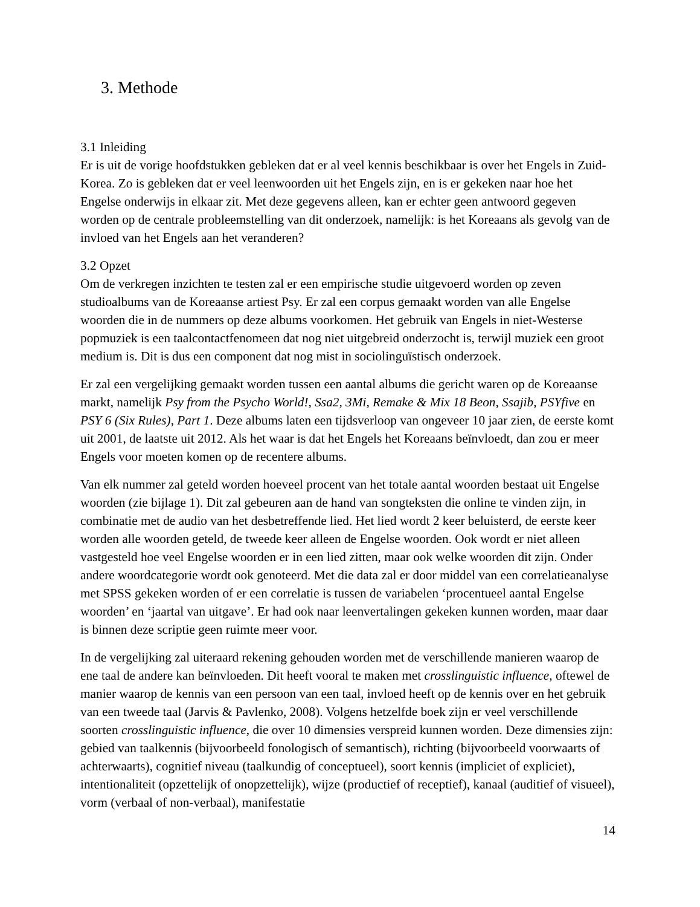3. Methode
3.1 Inleiding
Er is uit de vorige hoofdstukken gebleken dat er al veel kennis beschikbaar is over het Engels in Zuid-Korea. Zo is gebleken dat er veel leenwoorden uit het Engels zijn, en is er gekeken naar hoe het Engelse onderwijs in elkaar zit. Met deze gegevens alleen, kan er echter geen antwoord gegeven worden op de centrale probleemstelling van dit onderzoek, namelijk: is het Koreaans als gevolg van de invloed van het Engels aan het veranderen?
3.2 Opzet
Om de verkregen inzichten te testen zal er een empirische studie uitgevoerd worden op zeven studioalbums van de Koreaanse artiest Psy. Er zal een corpus gemaakt worden van alle Engelse woorden die in de nummers op deze albums voorkomen. Het gebruik van Engels in niet-Westerse popmuziek is een taalcontactfenomeen dat nog niet uitgebreid onderzocht is, terwijl muziek een groot medium is. Dit is dus een component dat nog mist in sociolinguïstisch onderzoek.
Er zal een vergelijking gemaakt worden tussen een aantal albums die gericht waren op de Koreaanse markt, namelijk Psy from the Psycho World!, Ssa2, 3Mi, Remake & Mix 18 Beon, Ssajib, PSYfive en PSY 6 (Six Rules), Part 1. Deze albums laten een tijdsverloop van ongeveer 10 jaar zien, de eerste komt uit 2001, de laatste uit 2012. Als het waar is dat het Engels het Koreaans beïnvloedt, dan zou er meer Engels voor moeten komen op de recentere albums.
Van elk nummer zal geteld worden hoeveel procent van het totale aantal woorden bestaat uit Engelse woorden (zie bijlage 1). Dit zal gebeuren aan de hand van songteksten die online te vinden zijn, in combinatie met de audio van het desbetreffende lied. Het lied wordt 2 keer beluisterd, de eerste keer worden alle woorden geteld, de tweede keer alleen de Engelse woorden. Ook wordt er niet alleen vastgesteld hoe veel Engelse woorden er in een lied zitten, maar ook welke woorden dit zijn. Onder andere woordcategorie wordt ook genoteerd. Met die data zal er door middel van een correlatieanalyse met SPSS gekeken worden of er een correlatie is tussen de variabelen ‘procentueel aantal Engelse woorden’ en ‘jaartal van uitgave’. Er had ook naar leenvertalingen gekeken kunnen worden, maar daar is binnen deze scriptie geen ruimte meer voor.
In de vergelijking zal uiteraard rekening gehouden worden met de verschillende manieren waarop de ene taal de andere kan beïnvloeden. Dit heeft vooral te maken met crosslinguistic influence, oftewel de manier waarop de kennis van een persoon van een taal, invloed heeft op de kennis over en het gebruik van een tweede taal (Jarvis & Pavlenko, 2008). Volgens hetzelfde boek zijn er veel verschillende soorten crosslinguistic influence, die over 10 dimensies verspreid kunnen worden. Deze dimensies zijn: gebied van taalkennis (bijvoorbeeld fonologisch of semantisch), richting (bijvoorbeeld voorwaarts of achterwaarts), cognitief niveau (taalkundig of conceptueel), soort kennis (impliciet of expliciet), intentionaliteit (opzettelijk of onopzettelijk), wijze (productief of receptief), kanaal (auditief of visueel), vorm (verbaal of non-verbaal), manifestatie
14